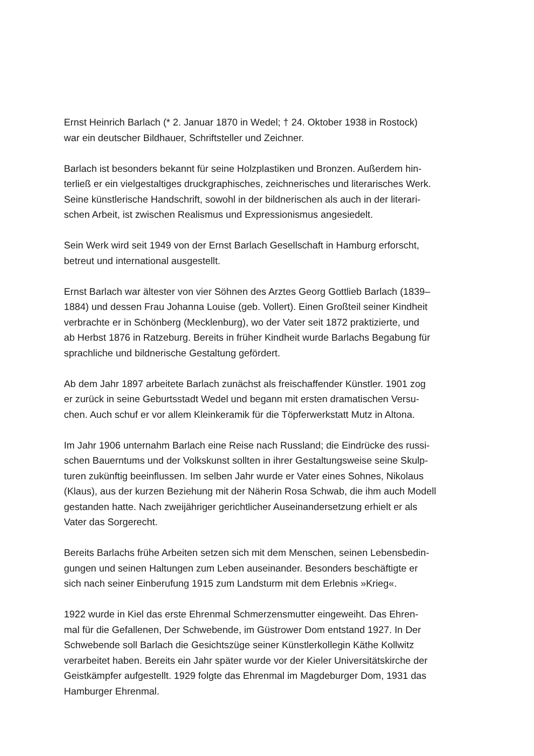Ernst Heinrich Barlach (* 2. Januar 1870 in Wedel; † 24. Oktober 1938 in Rostock)
war ein deutscher Bildhauer, Schriftsteller und Zeichner.
Barlach ist besonders bekannt für seine Holzplastiken und Bronzen. Außerdem hin-
terließ er ein vielgestaltiges druckgraphisches, zeichnerisches und literarisches Werk.
Seine künstlerische Handschrift, sowohl in der bildnerischen als auch in der literari-
schen Arbeit, ist zwischen Realismus und Expressionismus angesiedelt.
Sein Werk wird seit 1949 von der Ernst Barlach Gesellschaft in Hamburg erforscht,
betreut und international ausgestellt.
Ernst Barlach war ältester von vier Söhnen des Arztes Georg Gottlieb Barlach (1839–
1884) und dessen Frau Johanna Louise (geb. Vollert). Einen Großteil seiner Kindheit
verbrachte er in Schönberg (Mecklenburg), wo der Vater seit 1872 praktizierte, und
ab Herbst 1876 in Ratzeburg. Bereits in früher Kindheit wurde Barlachs Begabung für
sprachliche und bildnerische Gestaltung gefördert.
Ab dem Jahr 1897 arbeitete Barlach zunächst als freischaffender Künstler. 1901 zog
er zurück in seine Geburtsstadt Wedel und begann mit ersten dramatischen Versu-
chen. Auch schuf er vor allem Kleinkeramik für die Töpferwerkstatt Mutz in Altona.
Im Jahr 1906 unternahm Barlach eine Reise nach Russland; die Eindrücke des russi-
schen Bauerntums und der Volkskunst sollten in ihrer Gestaltungsweise seine Skulp-
turen zukünftig beeinflussen. Im selben Jahr wurde er Vater eines Sohnes, Nikolaus
(Klaus), aus der kurzen Beziehung mit der Näherin Rosa Schwab, die ihm auch Modell
gestanden hatte. Nach zweijähriger gerichtlicher Auseinandersetzung erhielt er als
Vater das Sorgerecht.
Bereits Barlachs frühe Arbeiten setzen sich mit dem Menschen, seinen Lebensbedin-
gungen und seinen Haltungen zum Leben auseinander. Besonders beschäftigte er
sich nach seiner Einberufung 1915 zum Landsturm mit dem Erlebnis »Krieg«.
1922 wurde in Kiel das erste Ehrenmal Schmerzensmutter eingeweiht. Das Ehren-
mal für die Gefallenen, Der Schwebende, im Güstrower Dom entstand 1927. In Der
Schwebende soll Barlach die Gesichtszüge seiner Künstlerkollegin Käthe Kollwitz
verarbeitet haben. Bereits ein Jahr später wurde vor der Kieler Universitätskirche der
Geistkämpfer aufgestellt. 1929 folgte das Ehrenmal im Magdeburger Dom, 1931 das
Hamburger Ehrenmal.